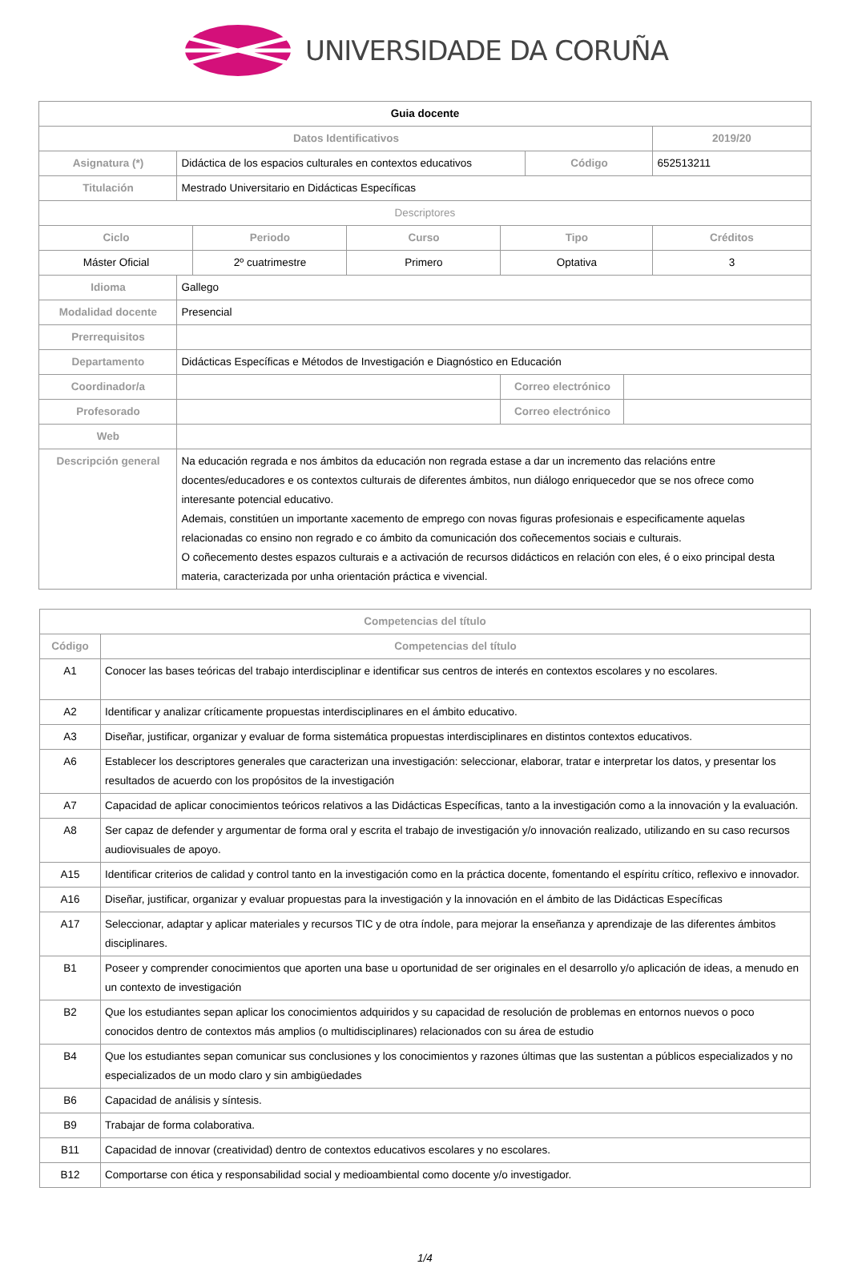UNIVERSIDADE DA CORUÑA
| Guia docente | | | | | | | |
| Datos Identificativos | | | | | | | 2019/20 |
| Asignatura (*) | Didáctica de los espacios culturales en contextos educativos | | | | Código | | 652513211 |
| Titulación | Mestrado Universitario en Didácticas Específicas | | | | | | |
| Descriptores | | | | | | | |
| Ciclo | | Periodo | Curso | Tipo | | | Créditos |
| Máster Oficial | | 2º cuatrimestre | Primero | Optativa | | | 3 |
| Idioma | Gallego | | | | | | |
| Modalidad docente | Presencial | | | | | | |
| Prerrequisitos | | | | | | | |
| Departamento | Didácticas Específicas e Métodos de Investigación e Diagnóstico en Educación | | | | | | |
| Coordinador/a | | | | Correo electrónico | | | |
| Profesorado | | | | Correo electrónico | | | |
| Web | | | | | | | |
| Descripción general | Na educación regrada e nos ámbitos da educación non regrada estase a dar un incremento das relacións entre docentes/educadores e os contextos culturais de diferentes ámbitos, nun diálogo enriquecedor que se nos ofrece como interesante potencial educativo. Ademais, constitúen un importante xacemento de emprego con novas figuras profesionais e especificamente aquelas relacionadas co ensino non regrado e co ámbito da comunicación dos coñecementos sociais e culturais. O coñecemento destes espazos culturais e a activación de recursos didácticos en relación con eles, é o eixo principal desta materia, caracterizada por unha orientación práctica e vivencial. | | | | | | |
| Competencias del título | |
| --- | --- |
| Código | Competencias del título |
| A1 | Conocer las bases teóricas del trabajo interdisciplinar e identificar sus centros de interés en contextos escolares y no escolares. |
| A2 | Identificar y analizar críticamente propuestas interdisciplinares en el ámbito educativo. |
| A3 | Diseñar, justificar, organizar y evaluar de forma sistemática propuestas interdisciplinares en distintos contextos educativos. |
| A6 | Establecer los descriptores generales que caracterizan una investigación: seleccionar, elaborar, tratar e interpretar los datos, y presentar los resultados de acuerdo con los propósitos de la investigación |
| A7 | Capacidad de aplicar conocimientos teóricos relativos a las Didácticas Específicas, tanto a la investigación como a la innovación y la evaluación. |
| A8 | Ser capaz de defender y argumentar de forma oral y escrita el trabajo de investigación y/o innovación realizado, utilizando en su caso recursos audiovisuales de apoyo. |
| A15 | Identificar criterios de calidad y control tanto en la investigación como en la práctica docente, fomentando el espíritu crítico, reflexivo e innovador. |
| A16 | Diseñar, justificar, organizar y evaluar propuestas para la investigación y la innovación en el ámbito de las Didácticas Específicas |
| A17 | Seleccionar, adaptar y aplicar materiales y recursos TIC y de otra índole, para mejorar la enseñanza y aprendizaje de las diferentes ámbitos disciplinares. |
| B1 | Poseer y comprender conocimientos que aporten una base u oportunidad de ser originales en el desarrollo y/o aplicación de ideas, a menudo en un contexto de investigación |
| B2 | Que los estudiantes sepan aplicar los conocimientos adquiridos y su capacidad de resolución de problemas en entornos nuevos o poco conocidos dentro de contextos más amplios (o multidisciplinares) relacionados con su área de estudio |
| B4 | Que los estudiantes sepan comunicar sus conclusiones y los conocimientos y razones últimas que las sustentan a públicos especializados y no especializados de un modo claro y sin ambigüedades |
| B6 | Capacidad de análisis y síntesis. |
| B9 | Trabajar de forma colaborativa. |
| B11 | Capacidad de innovar (creatividad) dentro de contextos educativos escolares y no escolares. |
| B12 | Comportarse con ética y responsabilidad social y medioambiental como docente y/o investigador. |
1/4